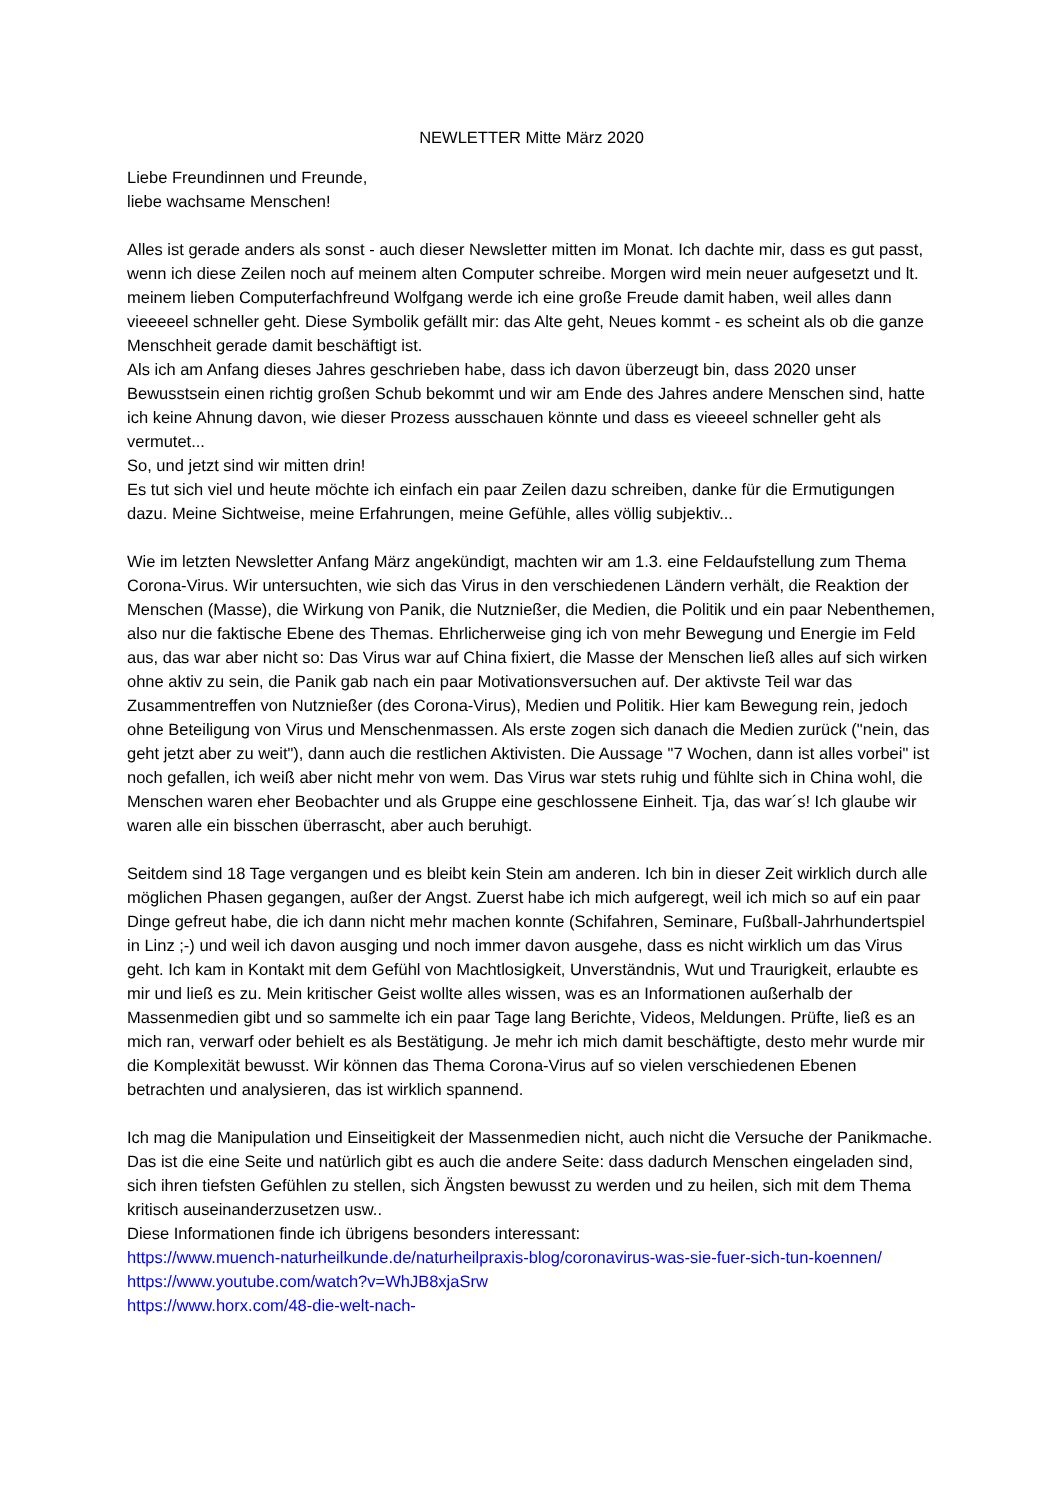NEWLETTER Mitte März 2020
Liebe Freundinnen und Freunde,
liebe wachsame Menschen!
Alles ist gerade anders als sonst - auch dieser Newsletter mitten im Monat. Ich dachte mir, dass es gut passt, wenn ich diese Zeilen noch auf meinem alten Computer schreibe. Morgen wird mein neuer aufgesetzt und lt. meinem lieben Computerfachfreund Wolfgang werde ich eine große Freude damit haben, weil alles dann vieeeeel schneller geht. Diese Symbolik gefällt mir: das Alte geht, Neues kommt - es scheint als ob die ganze Menschheit gerade damit beschäftigt ist.
Als ich am Anfang dieses Jahres geschrieben habe, dass ich davon überzeugt bin, dass 2020 unser Bewusstsein einen richtig großen Schub bekommt und wir am Ende des Jahres andere Menschen sind, hatte ich keine Ahnung davon, wie dieser Prozess ausschauen könnte und dass es vieeeel schneller geht als vermutet...
So, und jetzt sind wir mitten drin!
Es tut sich viel und heute möchte ich einfach ein paar Zeilen dazu schreiben, danke für die Ermutigungen dazu. Meine Sichtweise, meine Erfahrungen, meine Gefühle, alles völlig subjektiv...
Wie im letzten Newsletter Anfang März angekündigt, machten wir am 1.3. eine Feldaufstellung zum Thema Corona-Virus. Wir untersuchten, wie sich das Virus in den verschiedenen Ländern verhält, die Reaktion der Menschen (Masse), die Wirkung von Panik, die Nutznießer, die Medien, die Politik und ein paar Nebenthemen, also nur die faktische Ebene des Themas. Ehrlicherweise ging ich von mehr Bewegung und Energie im Feld aus, das war aber nicht so: Das Virus war auf China fixiert, die Masse der Menschen ließ alles auf sich wirken ohne aktiv zu sein, die Panik gab nach ein paar Motivationsversuchen auf. Der aktivste Teil war das Zusammentreffen von Nutznießer (des Corona-Virus), Medien und Politik. Hier kam Bewegung rein, jedoch ohne Beteiligung von Virus und Menschenmassen. Als erste zogen sich danach die Medien zurück ("nein, das geht jetzt aber zu weit"), dann auch die restlichen Aktivisten. Die Aussage "7 Wochen, dann ist alles vorbei" ist noch gefallen, ich weiß aber nicht mehr von wem. Das Virus war stets ruhig und fühlte sich in China wohl, die Menschen waren eher Beobachter und als Gruppe eine geschlossene Einheit. Tja, das war´s! Ich glaube wir waren alle ein bisschen überrascht, aber auch beruhigt.
Seitdem sind 18 Tage vergangen und es bleibt kein Stein am anderen. Ich bin in dieser Zeit wirklich durch alle möglichen Phasen gegangen, außer der Angst. Zuerst habe ich mich aufgeregt, weil ich mich so auf ein paar Dinge gefreut habe, die ich dann nicht mehr machen konnte (Schifahren, Seminare, Fußball-Jahrhundertspiel in Linz ;-) und weil ich davon ausging und noch immer davon ausgehe, dass es nicht wirklich um das Virus geht. Ich kam in Kontakt mit dem Gefühl von Machtlosigkeit, Unverständnis, Wut und Traurigkeit, erlaubte es mir und ließ es zu. Mein kritischer Geist wollte alles wissen, was es an Informationen außerhalb der Massenmedien gibt und so sammelte ich ein paar Tage lang Berichte, Videos, Meldungen. Prüfte, ließ es an mich ran, verwarf oder behielt es als Bestätigung. Je mehr ich mich damit beschäftigte, desto mehr wurde mir die Komplexität bewusst. Wir können das Thema Corona-Virus auf so vielen verschiedenen Ebenen betrachten und analysieren, das ist wirklich spannend.
Ich mag die Manipulation und Einseitigkeit der Massenmedien nicht, auch nicht die Versuche der Panikmache. Das ist die eine Seite und natürlich gibt es auch die andere Seite: dass dadurch Menschen eingeladen sind, sich ihren tiefsten Gefühlen zu stellen, sich Ängsten bewusst zu werden und zu heilen, sich mit dem Thema kritisch auseinanderzusetzen usw..
Diese Informationen finde ich übrigens besonders interessant:
https://www.muench-naturheilkunde.de/naturheilpraxis-blog/coronavirus-was-sie-fuer-sich-tun-koennen/
https://www.youtube.com/watch?v=WhJB8xjaSrw
https://www.horx.com/48-die-welt-nach-